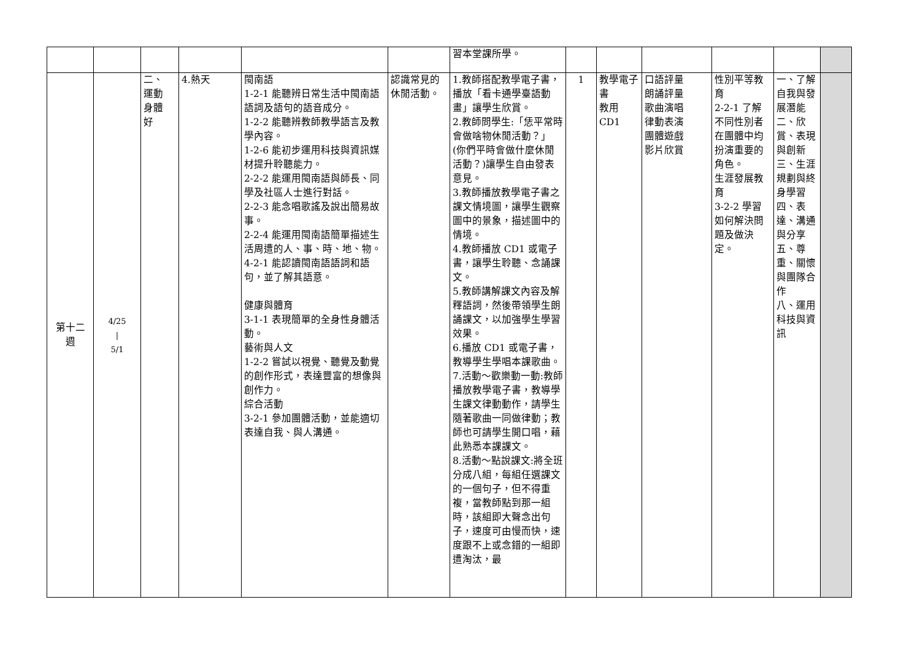| | | | | | | 習本堂課所學。 | | | | | | |
| 第十二 週 | 4/25 / 5/1 | 二、 運動 身體 好 | 4.熱天 | 閩南語 1-2-1 能聽辨日常生活中閩南語語詞及語句的語音成分。 1-2-2 能聽辨教師教學語言及教學內容。 1-2-6 能初步運用科技與資訊媒材提升聆聽能力。 2-2-2 能運用閩南語與師長、同學及社區人士進行對話。 2-2-3 能念唱歌謠及說出簡易故事。 2-2-4 能運用閩南語簡單描述生活周遭的人、事、時、地、物。 4-2-1 能認讀閩南語語詞和語句，並了解其語意。 健康與體育 3-1-1 表現簡單的全身性身體活動。 藝術與人文 1-2-2 嘗試以視覺、聽覺及動覺的創作形式，表達豐富的想像與創作力。 綜合活動 3-2-1 參加團體活動，並能適切表達自我、與人溝通。 | 認識常見的休閒活動。 | 1.教師搭配教學電子書，播放「看卡通學臺語動畫」讓學生欣賞。 2.教師問學生:「恁平常時會做啥物休閒活動？」(你們平時會做什麼休閒活動？)讓學生自由發表意見。 3.教師播放教學電子書之課文情境圖，讓學生觀察圖中的景象，描述圖中的情境。 4.教師播放 CD1 或電子書，讓學生聆聽、念誦課文。 5.教師講解課文內容及解釋語詞，然後帶領學生朗誦課文，以加強學生學習效果。 6.播放 CD1 或電子書，教導學生學唱本課歌曲。 7.活動～歡樂動一動:教師播放教學電子書，教導學生課文律動動作，請學生隨著歌曲一同做律動；教師也可請學生開口唱，藉此熟悉本課課文。 8.活動～點說課文:將全班分成八組，每組任選課文的一個句子，但不得重複，當教師點到那一組時，該組即大聲念出句子，速度可由慢而快，速度跟不上或念錯的一組即遭淘汰，最 | 1 | 教學電子書 教用CD1 | 口語評量 朗誦評量 歌曲演唱 律動表演 團體遊戲 影片欣賞 | 性別平等教育 2-2-1 了解不同性別者在團體中均扮演重要的角色。 生涯發展教育 3-2-2 學習如何解決問題及做決定。 | 一、了解自我與發展潛能 二、欣賞、表現與創新 三、生涯規劃與終身學習 四、表達、溝通與分享 五、尊重、關懷與團隊合作 八、運用科技與資訊 | |